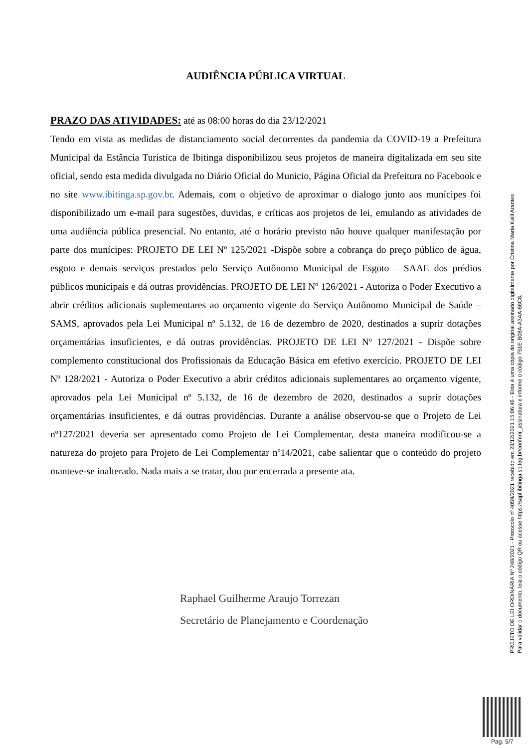AUDIÊNCIA PÚBLICA VIRTUAL
PRAZO DAS ATIVIDADES: até as 08:00 horas do dia 23/12/2021
Tendo em vista as medidas de distanciamento social decorrentes da pandemia da COVID-19 a Prefeitura Municipal da Estância Turística de Ibitinga disponibilizou seus projetos de maneira digitalizada em seu site oficial, sendo esta medida divulgada no Diário Oficial do Municio, Página Oficial da Prefeitura no Facebook e no site www.ibitinga.sp.gov.br. Ademais, com o objetivo de aproximar o dialogo junto aos munícipes foi disponibilizado um e-mail para sugestões, duvidas, e críticas aos projetos de lei, emulando as atividades de uma audiência pública presencial. No entanto, até o horário previsto não houve qualquer manifestação por parte dos munícipes: PROJETO DE LEI Nº 125/2021 -Dispõe sobre a cobrança do preço público de água, esgoto e demais serviços prestados pelo Serviço Autônomo Municipal de Esgoto – SAAE dos prédios públicos municipais e dá outras providências. PROJETO DE LEI Nº 126/2021 - Autoriza o Poder Executivo a abrir créditos adicionais suplementares ao orçamento vigente do Serviço Autônomo Municipal de Saúde – SAMS, aprovados pela Lei Municipal nº 5.132, de 16 de dezembro de 2020, destinados a suprir dotações orçamentárias insuficientes, e dá outras providências. PROJETO DE LEI Nº 127/2021 - Dispõe sobre complemento constitucional dos Profissionais da Educação Básica em efetivo exercício. PROJETO DE LEI Nº 128/2021 - Autoriza o Poder Executivo a abrir créditos adicionais suplementares ao orçamento vigente, aprovados pela Lei Municipal nº 5.132, de 16 de dezembro de 2020, destinados a suprir dotações orçamentárias insuficientes, e dá outras providências. Durante a análise observou-se que o Projeto de Lei nº127/2021 deveria ser apresentado como Projeto de Lei Complementar, desta maneira modificou-se a natureza do projeto para Projeto de Lei Complementar nº14/2021, cabe salientar que o conteúdo do projeto manteve-se inalterado. Nada mais a se tratar, dou por encerrada a presente ata.
Raphael Guilherme Araujo Torrezan
Secretário de Planejamento e Coordenação
PROJETO DE LEI ORDINÁRIA Nº 248/2021 - Protocolo nº 4059/2021 recebido em 23/12/2021 15:06:46 - Esta é uma cópia do original assinado digitalmente por Cristina Maria Kalil Arantes
Para validar o documento, leia o código QR ou acesse https://sapl.ibitinga.sp.leg.br/conferir_assinatura e informe o código 751E-B08A-A3AA-68C8.
Pag. 5/7